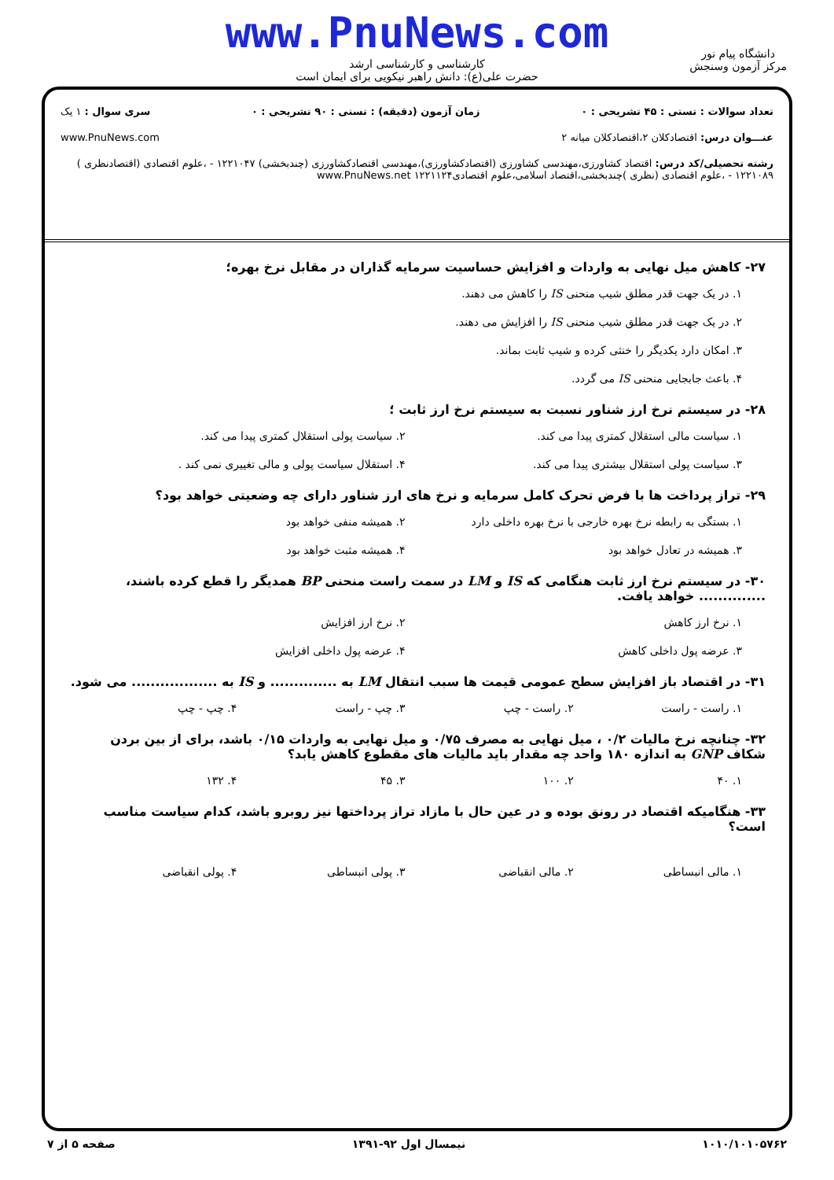www.PnuNews.com
کارشناسی و کارشناسی ارشد
حضرت علی(ع): دانش راهبر نیکویی برای ایمان است
دانشگاه پیام نور
مرکز آزمون وسنجش
تعداد سوالات : تستی : ۴۵ تشریحی : ۰ زمان آزمون (دقیقه) : تستی : ۹۰ تشریحی : ۰ سری سوال : ۱ یک
عنـــوان درس: اقتصادکلان ۲،اقتصادکلان میانه ۲ www.PnuNews.com
رشته تحصیلی/کد درس: اقتصاد کشاورزی،مهندسی کشاورزی (اقتصادکشاورزی)،مهندسی اقتصادکشاورزی (چندبخشی) ۱۲۲۱۰۴۷ - ،علوم اقتصادی (اقتصادنظری ) ۱۲۲۱۰۸۹ - ،علوم اقتصادی (نظری )چندبخشی،اقتصاد اسلامی،علوم اقتصادی۱۲۲۱۱۲۴ www.PnuNews.net
۲۷- کاهش میل نهایی به واردات و افزایش حساسیت سرمایه گذاران در مقابل نرخ بهره؛
۱. در یک جهت قدر مطلق شیب منحنی IS را کاهش می دهند.
۲. در یک جهت قدر مطلق شیب منحنی IS را افزایش می دهند.
۳. امکان دارد یکدیگر را خنثی کرده و شیب ثابت بماند.
۴. باعث جابجایی منحنی IS می گردد.
۲۸- در سیستم نرخ ارز شناور نسبت به سیستم نرخ ارز ثابت ؛
۱. سیاست مالی استقلال کمتری پیدا می کند.
۲. سیاست پولی استقلال کمتری پیدا می کند.
۳. سیاست پولی استقلال بیشتری پیدا می کند.
۴. استقلال سیاست پولی و مالی تغییری نمی کند .
۲۹- تراز پرداخت ها با فرض تحرک کامل سرمایه و نرخ های ارز شناور دارای چه وضعیتی خواهد بود؟
۱. بستگی به رابطه نرخ بهره خارجی با نرخ بهره داخلی دارد
۲. همیشه منفی خواهد بود
۳. همیشه در تعادل خواهد بود
۴. همیشه مثبت خواهد بود
۳۰- در سیستم نرخ ارز ثابت هنگامی که IS و LM در سمت راست منحنی BP همدیگر را قطع کرده باشند، .............. خواهد یافت.
۱. نرخ ارز کاهش
۲. نرخ ارز افزایش
۳. عرضه پول داخلی کاهش
۴. عرضه پول داخلی افزایش
۳۱- در اقتصاد باز افزایش سطح عمومی قیمت ها سبب انتقال LM به .............. و IS به .................. می شود.
۱. راست - راست
۲. راست - چپ
۳. چپ - راست
۴. چپ - چپ
۳۲- چنانچه نرخ مالیات ۰/۲ ، میل نهایی به مصرف ۰/۷۵ و میل نهایی به واردات ۰/۱۵ باشد، برای از بین بردن شکاف GNP به اندازه ۱۸۰ واحد چه مقدار باید مالیات های مقطوع کاهش یابد؟
۱. ۴۰
۲. ۱۰۰
۳. ۴۵
۴. ۱۳۲
۳۳- هنگامیکه اقتصاد در رونق بوده و در عین حال با مازاد تراز پرداختها نیز روبرو باشد، کدام سیاست مناسب است؟
۱. مالی انبساطی
۲. مالی انقباضی
۳. پولی انبساطی
۴. پولی انقباضی
۱۰۱۰/۱۰۱۰۵۷۶۲ نیمسال اول ۹۲-۱۳۹۱ صفحه ۵ از ۷